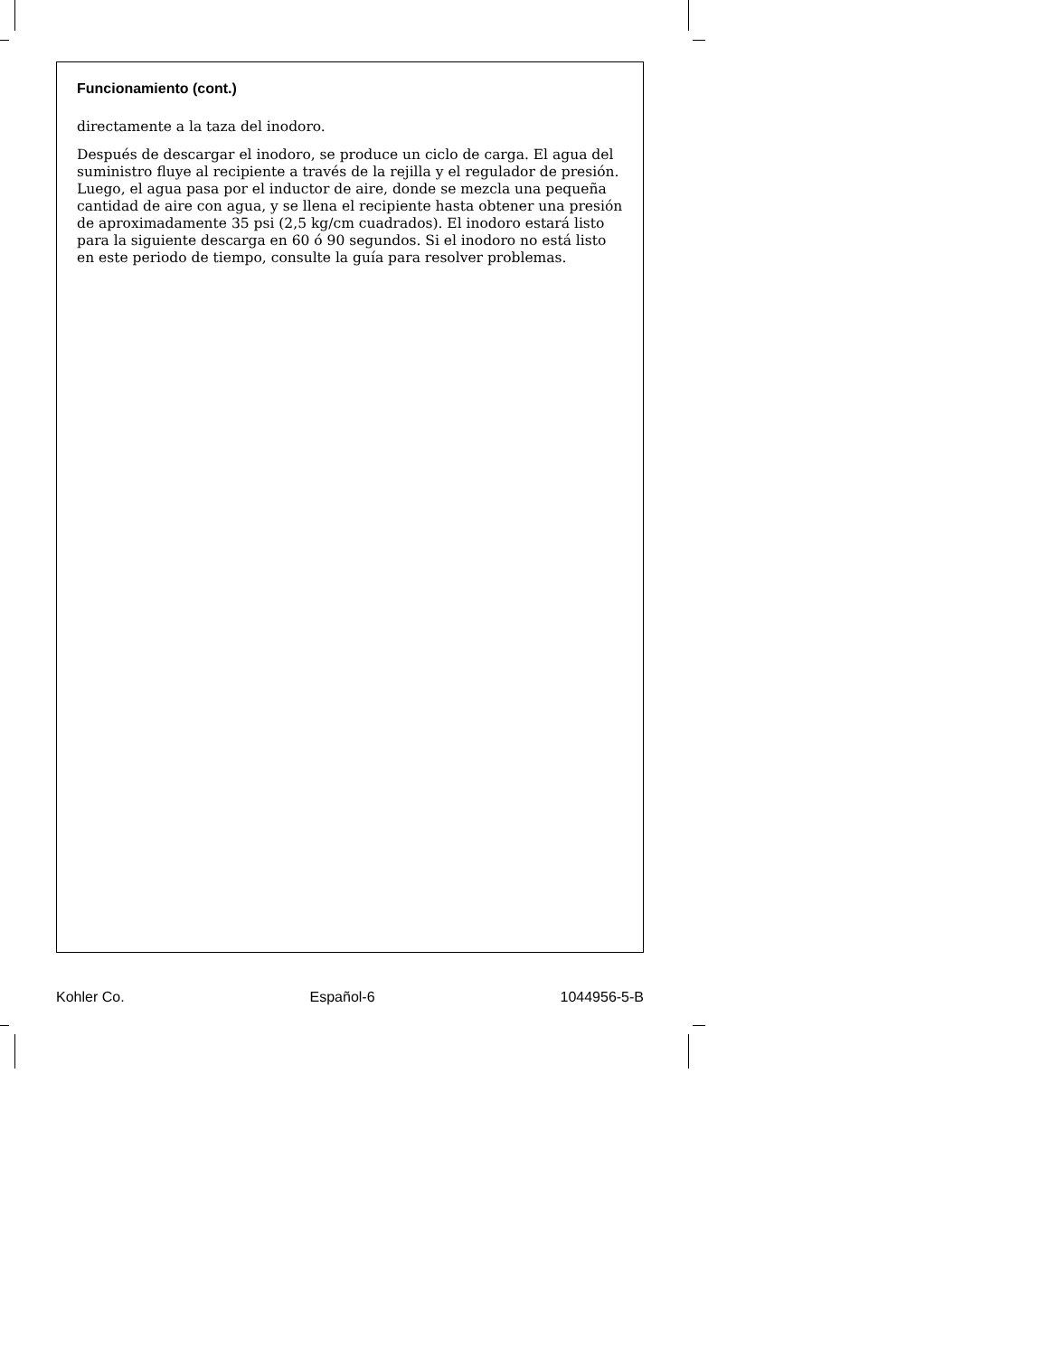Funcionamiento (cont.)
directamente a la taza del inodoro.
Después de descargar el inodoro, se produce un ciclo de carga. El agua del suministro fluye al recipiente a través de la rejilla y el regulador de presión. Luego, el agua pasa por el inductor de aire, donde se mezcla una pequeña cantidad de aire con agua, y se llena el recipiente hasta obtener una presión de aproximadamente 35 psi (2,5 kg/cm cuadrados). El inodoro estará listo para la siguiente descarga en 60 ó 90 segundos. Si el inodoro no está listo en este periodo de tiempo, consulte la guía para resolver problemas.
Kohler Co. Español-6 1044956-5-B